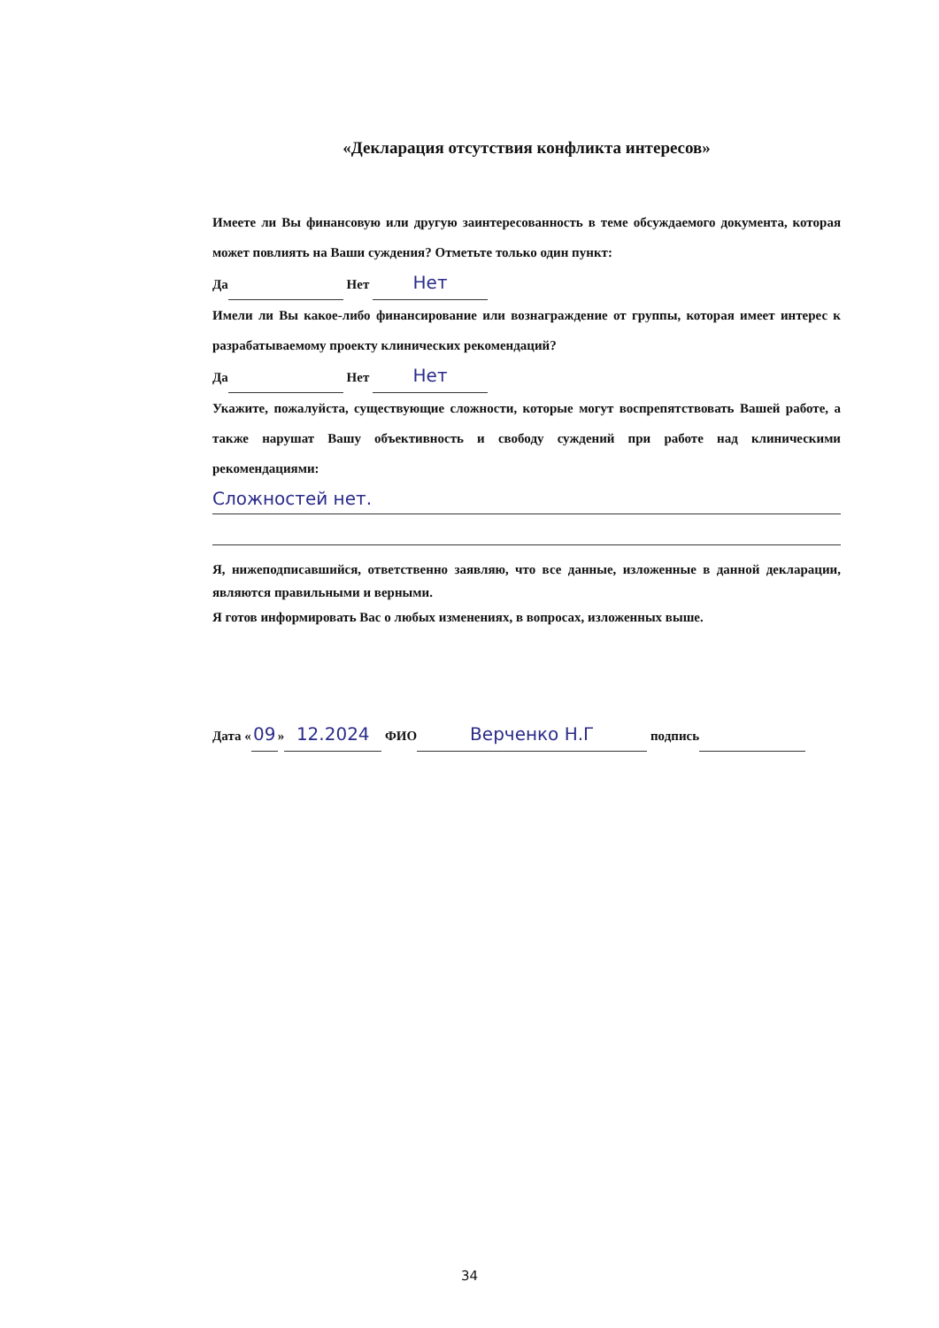«Декларация отсутствия конфликта интересов»
Имеете ли Вы финансовую или другую заинтересованность в теме обсуждаемого документа, которая может повлиять на Ваши суждения? Отметьте только один пункт:
Да Нет Нет
Имели ли Вы какое-либо финансирование или вознаграждение от группы, которая имеет интерес к разрабатываемому проекту клинических рекомендаций?
Да Нет Нет
Укажите, пожалуйста, существующие сложности, которые могут воспрепятствовать Вашей работе, а также нарушат Вашу объективность и свободу суждений при работе над клиническими рекомендациями:
Сложностей нет.
Я, нижеподписавшийся, ответственно заявляю, что все данные, изложенные в данной декларации, являются правильными и верными.
Я готов информировать Вас о любых изменениях, в вопросах, изложенных выше.
Дата « 09 » 12.2024 ФИО Верченко Н.Г подпись
34